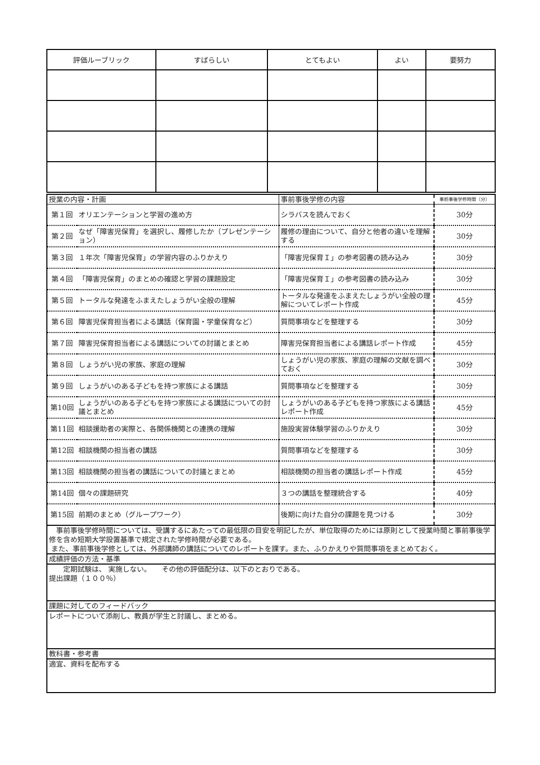| 評価ルーブリック | すばらしい | とてもよい | よい | 要努力 |
| --- | --- | --- | --- | --- |
| 授業の内容・計画 | | 事前事後学修の内容 | 事前事後学修時間（分） |
| 第１回 | オリエンテーションと学習の進め方 | シラバスを読んでおく | 30分 |
| 第２回 | なぜ「障害児保育」を選択し、履修したか（プレゼンテーション） | 履修の理由について、自分と他者の違いを理解する | 30分 |
| 第３回 | １年次「障害児保育」の学習内容のふりかえり | 「障害児保育Ｉ」の参考図書の読み込み | 30分 |
| 第４回 | 「障害児保育」のまとめの確認と学習の課題設定 | 「障害児保育Ｉ」の参考図書の読み込み | 30分 |
| 第５回 | トータルな発達をふまえたしょうがい全般の理解 | トータルな発達をふまえたしょうがい全般の理解についてレポート作成 | 45分 |
| 第６回 | 障害児保育担当者による講話（保育園・学童保育など） | 質問事項などを整理する | 30分 |
| 第７回 | 障害児保育担当者による講話についての討議とまとめ | 障害児保育担当者による講話レポート作成 | 45分 |
| 第８回 | しょうがい児の家族、家庭の理解 | しょうがい児の家族、家庭の理解の文献を調べておく | 30分 |
| 第９回 | しょうがいのある子どもを持つ家族による講話 | 質問事項などを整理する | 30分 |
| 第10回 | しょうがいのある子どもを持つ家族による講話についての討議とまとめ | しょうがいのある子どもを持つ家族による講話レポート作成 | 45分 |
| 第11回 | 相談援助者の実際と、各関係機関との連携の理解 | 施設実習体験学習のふりかえり | 30分 |
| 第12回 | 相談機関の担当者の講話 | 質問事項などを整理する | 30分 |
| 第13回 | 相談機関の担当者の講話についての討議とまとめ | 相談機関の担当者の講話レポート作成 | 45分 |
| 第14回 | 個々の課題研究 | ３つの講話を整理統合する | 40分 |
| 第15回 | 前期のまとめ（グループワーク） | 後期に向けた自分の課題を見つける | 30分 |
　事前事後学修時間については、受講するにあたっての最低限の目安を明記したが、単位取得のためには原則として授業時間と事前事後学修を含め短期大学設置基準で規定された学修時間が必要である。
また、事前事後学修としては、外部講師の講話についてのレポートを課す。また、ふりかえりや質問事項をまとめておく。
成績評価の方法・基準
　　定期試験は、 実施しない。　　その他の評価配分は、以下のとおりである。
提出課題（１００％）
課題に対してのフィードバック
レポートについて添削し、教員が学生と討議し、まとめる。
教科書・参考書
適宜、資料を配布する